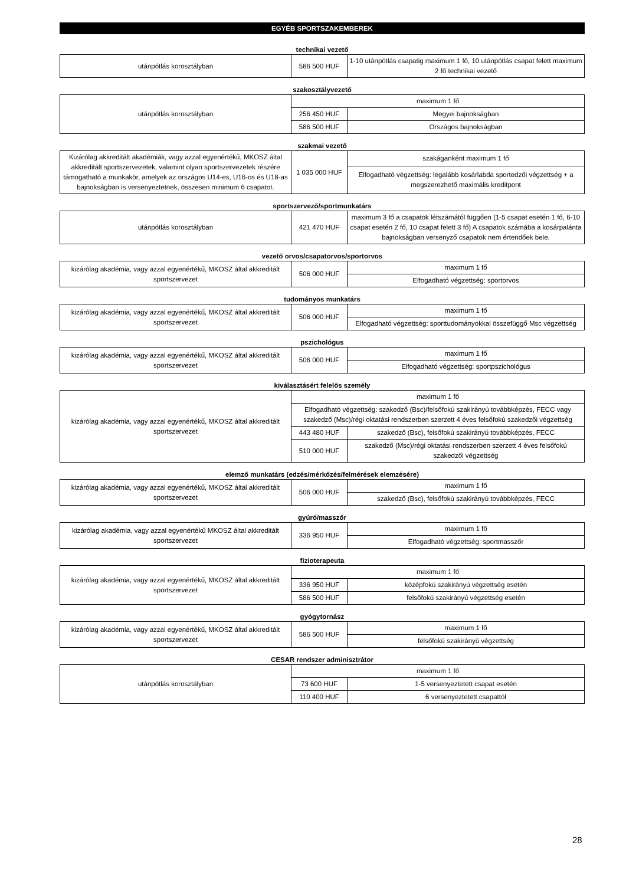EGYÉB SPORTSZAKEMBEREK
technikai vezető
| utánpótlás korosztályban | 586 500 HUF | 1-10 utánpótlás csapatig maximum 1 fő, 10 utánpótlás csapat felett maximum 2 fő technikai vezető |
szakosztályvezető
| utánpótlás korosztályban | maximum 1 fő | |
| | 256 450 HUF | Megyei bajnokságban |
| | 586 500 HUF | Országos bajnokságban |
szakmai vezető
| Kizárólag akkreditált akadémiák, vagy azzal egyenértékű, MKOSZ által akkreditált sportszervezetek, valamint olyan sportszervezetek részére támogatható a munkakör, amelyek az országos U14-es, U16-os és U18-as bajnokságban is versenyeztetnek, összesen minimum 6 csapatot. | 1 035 000 HUF | szakáganként maximum 1 fő |
| | | Elfogadható végzettség: legalább kosárlabda sportedzői végzettség + a megszerezhető maximális kreditpont |
sportszervező/sportmunkatárs
| utánpótlás korosztályban | 421 470 HUF | maximum 3 fő a csapatok létszámától függően (1-5 csapat esetén 1 fő, 6-10 csapat esetén 2 fő, 10 csapat felett 3 fő) A csapatok számába a kosárpalánta bajnokságban versenyző csapatok nem értendőek bele. |
vezető orvos/csapatorvos/sportorvos
| kizárólag akadémia, vagy azzal egyenértékű, MKOSZ által akkreditált sportszervezet | 506 000 HUF | maximum 1 fő |
| | | Elfogadható végzettség: sportorvos |
tudományos munkatárs
| kizárólag akadémia, vagy azzal egyenértékű, MKOSZ által akkreditált sportszervezet | 506 000 HUF | maximum 1 fő |
| | | Elfogadható végzettség: sporttudományokkal összefüggő Msc végzettség |
pszichológus
| kizárólag akadémia, vagy azzal egyenértékű, MKOSZ által akkreditált sportszervezet | 506 000 HUF | maximum 1 fő |
| | | Elfogadható végzettség: sportpszichológus |
kiválasztásért felelős személy
| kizárólag akadémia, vagy azzal egyenértékű, MKOSZ által akkreditált sportszervezet | maximum 1 fő | |
| | Elfogadható végzettség: szakedző (Bsc)/felsőfokú szakirányú továbbképzés, FECC vagy szakedző (Msc)/régi oktatási rendszerben szerzett 4 éves felsőfokú szakedzői végzettség | |
| | 443 480 HUF | szakedző (Bsc), felsőfokú szakirányú továbbképzés, FECC |
| | 510 000 HUF | szakedző (Msc)/régi oktatási rendszerben szerzett 4 éves felsőfokú szakedzői végzettség |
elemző munkatárs (edzés/mérkőzés/felmérések elemzésére)
| kizárólag akadémia, vagy azzal egyenértékű, MKOSZ által akkreditált sportszervezet | 506 000 HUF | maximum 1 fő |
| | | szakedző (Bsc), felsőfokú szakirányú továbbképzés, FECC |
gyúró/masszőr
| kizárólag akadémia, vagy azzal egyenértékű MKOSZ által akkreditált sportszervezet | 336 950 HUF | maximum 1 fő |
| | | Elfogadható végzettség: sportmasszőr |
fizioterapeuta
| kizárólag akadémia, vagy azzal egyenértékű, MKOSZ által akkreditált sportszervezet | maximum 1 fő | |
| | 336 950 HUF | középfokú szakirányú végzettség esetén |
| | 586 500 HUF | felsőfokú szakirányú végzettség esetén |
gyógytornász
| kizárólag akadémia, vagy azzal egyenértékű, MKOSZ által akkreditált sportszervezet | 586 500 HUF | maximum 1 fő |
| | | felsőfokú szakirányú végzettség |
CESAR rendszer adminisztrátor
| utánpótlás korosztályban | maximum 1 fő | |
| | 73 600 HUF | 1-5 versenyeztetett csapat esetén |
| | 110 400 HUF | 6 versenyeztetett csapattól |
28